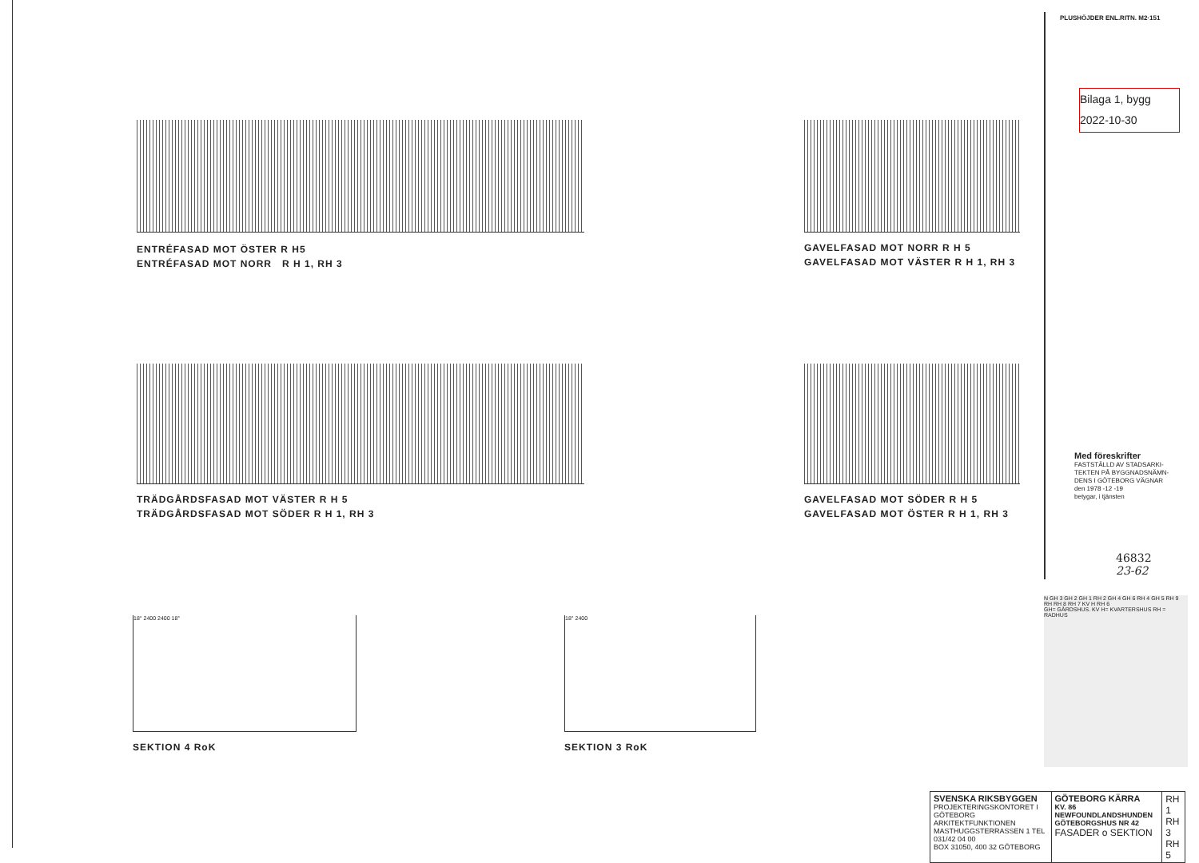ENTRÉFASAD MOT ÖSTER R H5
ENTRÉFASAD MOT NORR R H 1, RH 3
GAVELFASAD MOT NORR R H 5
GAVELFASAD MOT VÄSTER R H 1, RH 3
TRÄDGÅRDSFASAD MOT VÄSTER R H 5
TRÄDGÅRDSFASAD MOT SÖDER R H 1, RH 3
GAVELFASAD MOT SÖDER R H 5
GAVELFASAD MOT ÖSTER R H 1, RH 3
18° 2400 2400 18°
SEKTION 4 RoK
18° 2400
SEKTION 3 RoK
PLUSHÖJDER ENL.RITN. M2·151
Bilaga 1, bygg
2022-10-30
Med föreskrifter
FASTSTÄLLD AV STADSARKI-
TEKTEN PÅ BYGGNADSNÄMN-
DENS I GÖTEBORG VÄGNAR
den 1978 -12 -19
betygar, i tjänsten
46832
23-62
N GH 3 GH 2 GH 1 RH 2 GH 4 GH 6 RH 4 GH 5 RH 9 RH RH 8 RH 7 KV H RH 6
GH= GÅRDSHUS. KV H= KVARTERSHUS RH = RADHUS
| SVENSKA RIKSBYGGEN PROJEKTERINGSKONTORET I GÖTEBORG ARKITEKTFUNKTIONEN MASTHUGGSTERRASSEN 1 TEL 031/42 04 00 BOX 31050, 400 32 GÖTEBORG | GÖTEBORG KÄRRA KV. 86 NEWFOUNDLANDSHUNDEN GÖTEBORGSHUS NR 42 FASADER o SEKTION | RH 1 RH 3 RH 5 |